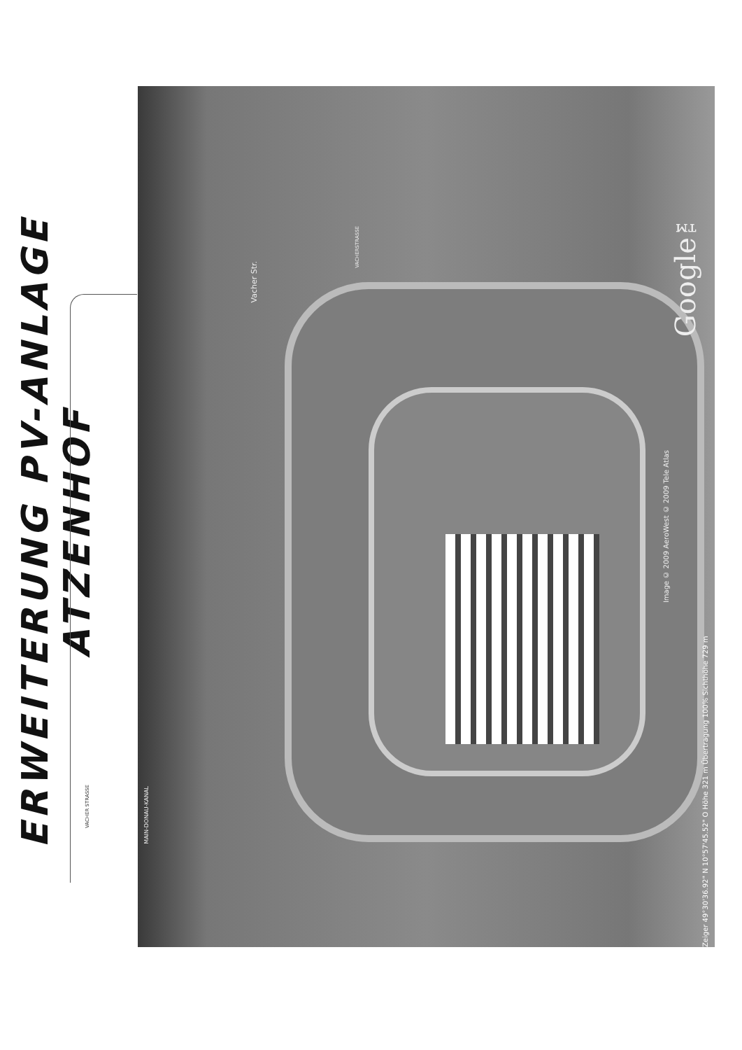ERWEITERUNG PV-ANLAGE ATZENHOF
VACHER STRASSE
Vacher Str.
VACHERSTRASSE
MAIN-DONAU-KANAL
Google™
Image © 2009 AeroWest © 2009 Tele Atlas
Zeiger 49°30'36.92" N 10°57'45.52" O Höhe 321 m Übertragung 100% Sichthöhe 729 m